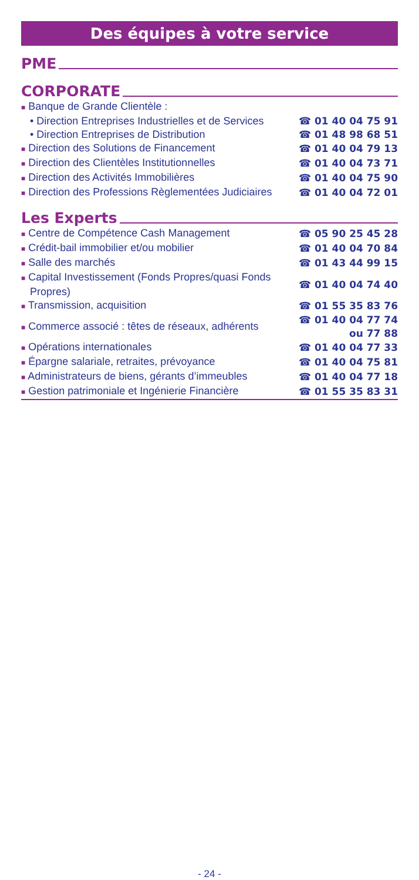Des équipes à votre service
PME
CORPORATE
| ■ Banque de Grande Clientèle : | |
| • Direction Entreprises Industrielles et de Services | ☎ 01 40 04 75 91 |
| • Direction Entreprises de Distribution | ☎ 01 48 98 68 51 |
| ■ Direction des Solutions de Financement | ☎ 01 40 04 79 13 |
| ■ Direction des Clientèles Institutionnelles | ☎ 01 40 04 73 71 |
| ■ Direction des Activités Immobilières | ☎ 01 40 04 75 90 |
| ■ Direction des Professions Règlementées Judiciaires | ☎ 01 40 04 72 01 |
Les Experts
| ■ Centre de Compétence Cash Management | ☎ 05 90 25 45 28 |
| ■ Crédit-bail immobilier et/ou mobilier | ☎ 01 40 04 70 84 |
| ■ Salle des marchés | ☎ 01 43 44 99 15 |
| ■ Capital Investissement (Fonds Propres/quasi Fonds Propres) | ☎ 01 40 04 74 40 |
| ■ Transmission, acquisition | ☎ 01 55 35 83 76 |
| ■ Commerce associé : têtes de réseaux, adhérents | ☎ 01 40 04 77 74 ou 77 88 |
| ■ Opérations internationales | ☎ 01 40 04 77 33 |
| ■ Épargne salariale, retraites, prévoyance | ☎ 01 40 04 75 81 |
| ■ Administrateurs de biens, gérants d’immeubles | ☎ 01 40 04 77 18 |
| ■ Gestion patrimoniale et Ingénierie Financière | ☎ 01 55 35 83 31 |
- 24 -